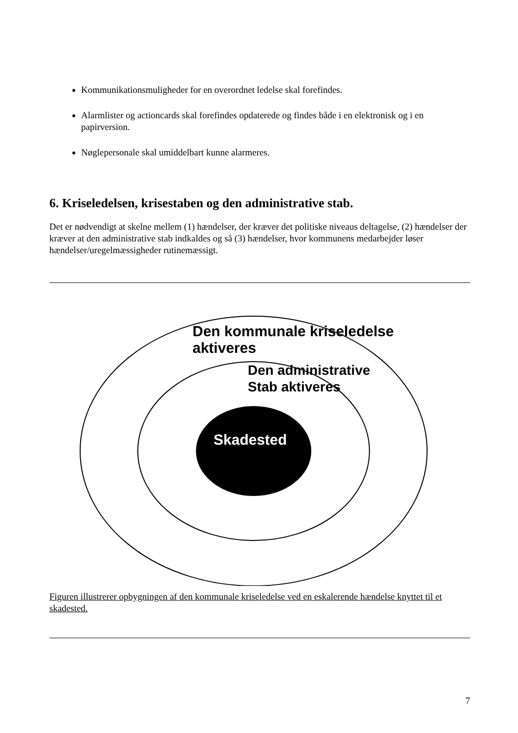Kommunikationsmuligheder for en overordnet ledelse skal forefindes.
Alarmlister og actioncards skal forefindes opdaterede og findes både i en elektronisk og i en papirversion.
Nøglepersonale skal umiddelbart kunne alarmeres.
6. Kriseledelsen, krisestaben og den administrative stab.
Det er nødvendigt at skelne mellem (1) hændelser, der kræver det politiske niveaus deltagelse, (2) hændelser der kræver at den administrative stab indkaldes og så (3) hændelser, hvor kommunens medarbejder løser hændelser/uregelmæssigheder rutinemæssigt.
Den kommunale kriseledelse
aktiveres
Den administrative
Stab aktiveres
Skadested
Figuren illustrerer opbygningen af den kommunale kriseledelse ved en eskalerende hændelse knyttet til et skadested.
7